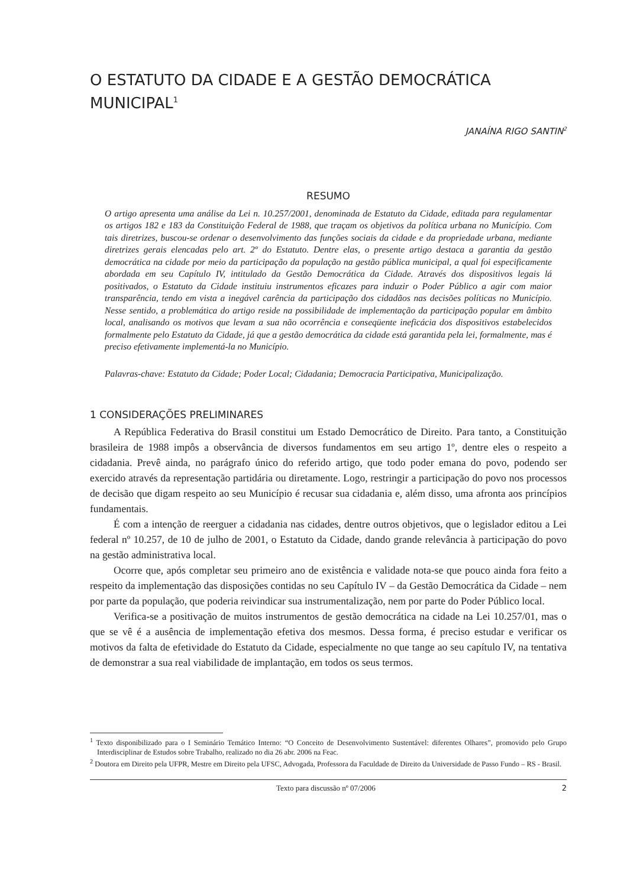O ESTATUTO DA CIDADE E A GESTÃO DEMOCRÁTICA MUNICIPAL<sup>1</sup>
JANAÍNA RIGO SANTIN<sup>2</sup>
RESUMO
O artigo apresenta uma análise da Lei n. 10.257/2001, denominada de Estatuto da Cidade, editada para regulamentar os artigos 182 e 183 da Constituição Federal de 1988, que traçam os objetivos da política urbana no Município. Com tais diretrizes, buscou-se ordenar o desenvolvimento das funções sociais da cidade e da propriedade urbana, mediante diretrizes gerais elencadas pelo art. 2º do Estatuto. Dentre elas, o presente artigo destaca a garantia da gestão democrática na cidade por meio da participação da população na gestão pública municipal, a qual foi especificamente abordada em seu Capítulo IV, intitulado da Gestão Democrática da Cidade. Através dos dispositivos legais lá positivados, o Estatuto da Cidade instituiu instrumentos eficazes para induzir o Poder Público a agir com maior transparência, tendo em vista a inegável carência da participação dos cidadãos nas decisões políticas no Município. Nesse sentido, a problemática do artigo reside na possibilidade de implementação da participação popular em âmbito local, analisando os motivos que levam a sua não ocorrência e conseqüente ineficácia dos dispositivos estabelecidos formalmente pelo Estatuto da Cidade, já que a gestão democrática da cidade está garantida pela lei, formalmente, mas é preciso efetivamente implementá-la no Município.
Palavras-chave: Estatuto da Cidade; Poder Local; Cidadania; Democracia Participativa, Municipalização.
1 CONSIDERAÇÕES PRELIMINARES
A República Federativa do Brasil constitui um Estado Democrático de Direito. Para tanto, a Constituição brasileira de 1988 impôs a observância de diversos fundamentos em seu artigo 1º, dentre eles o respeito a cidadania. Prevê ainda, no parágrafo único do referido artigo, que todo poder emana do povo, podendo ser exercido através da representação partidária ou diretamente. Logo, restringir a participação do povo nos processos de decisão que digam respeito ao seu Município é recusar sua cidadania e, além disso, uma afronta aos princípios fundamentais.
É com a intenção de reerguer a cidadania nas cidades, dentre outros objetivos, que o legislador editou a Lei federal nº 10.257, de 10 de julho de 2001, o Estatuto da Cidade, dando grande relevância à participação do povo na gestão administrativa local.
Ocorre que, após completar seu primeiro ano de existência e validade nota-se que pouco ainda fora feito a respeito da implementação das disposições contidas no seu Capítulo IV – da Gestão Democrática da Cidade – nem por parte da população, que poderia reivindicar sua instrumentalização, nem por parte do Poder Público local.
Verifica-se a positivação de muitos instrumentos de gestão democrática na cidade na Lei 10.257/01, mas o que se vê é a ausência de implementação efetiva dos mesmos. Dessa forma, é preciso estudar e verificar os motivos da falta de efetividade do Estatuto da Cidade, especialmente no que tange ao seu capítulo IV, na tentativa de demonstrar a sua real viabilidade de implantação, em todos os seus termos.
<sup>1</sup> Texto disponibilizado para o I Seminário Temático Interno: “O Conceito de Desenvolvimento Sustentável: diferentes Olhares”, promovido pelo Grupo Interdisciplinar de Estudos sobre Trabalho, realizado no dia 26 abr. 2006 na Feac.
<sup>2</sup> Doutora em Direito pela UFPR, Mestre em Direito pela UFSC, Advogada, Professora da Faculdade de Direito da Universidade de Passo Fundo – RS - Brasil.
Texto para discussão nº 07/2006 2